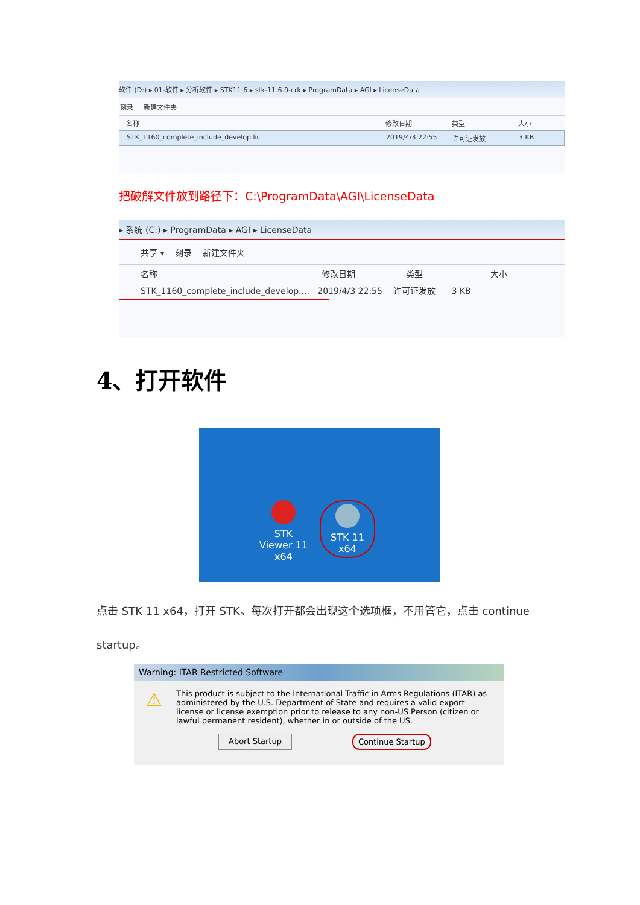软件 (D:) ▸ 01-软件 ▸ 分析软件 ▸ STK11.6 ▸ stk-11.6.0-crk ▸ ProgramData ▸ AGI ▸ LicenseData
刻录 新建文件夹
名称 修改日期 类型 大小
STK_1160_complete_include_develop.lic 2019/4/3 22:55 许可证发放 3 KB
把破解文件放到路径下：C:\ProgramData\AGI\LicenseData
▸ 系统 (C:) ▸ ProgramData ▸ AGI ▸ LicenseData
共享 ▾ 刻录 新建文件夹
名称 修改日期 类型 大小
STK_1160_complete_include_develop.... 2019/4/3 22:55 许可证发放 3 KB
4、打开软件
STK Viewer 11 x64
STK 11 x64
点击 STK 11 x64，打开 STK。每次打开都会出现这个选项框，不用管它，点击 continue startup。
Warning: ITAR Restricted Software
⚠
This product is subject to the International Traffic in Arms Regulations (ITAR) as administered by the U.S. Department of State and requires a valid export license or license exemption prior to release to any non-US Person (citizen or lawful permanent resident), whether in or outside of the US.
Abort Startup Continue Startup